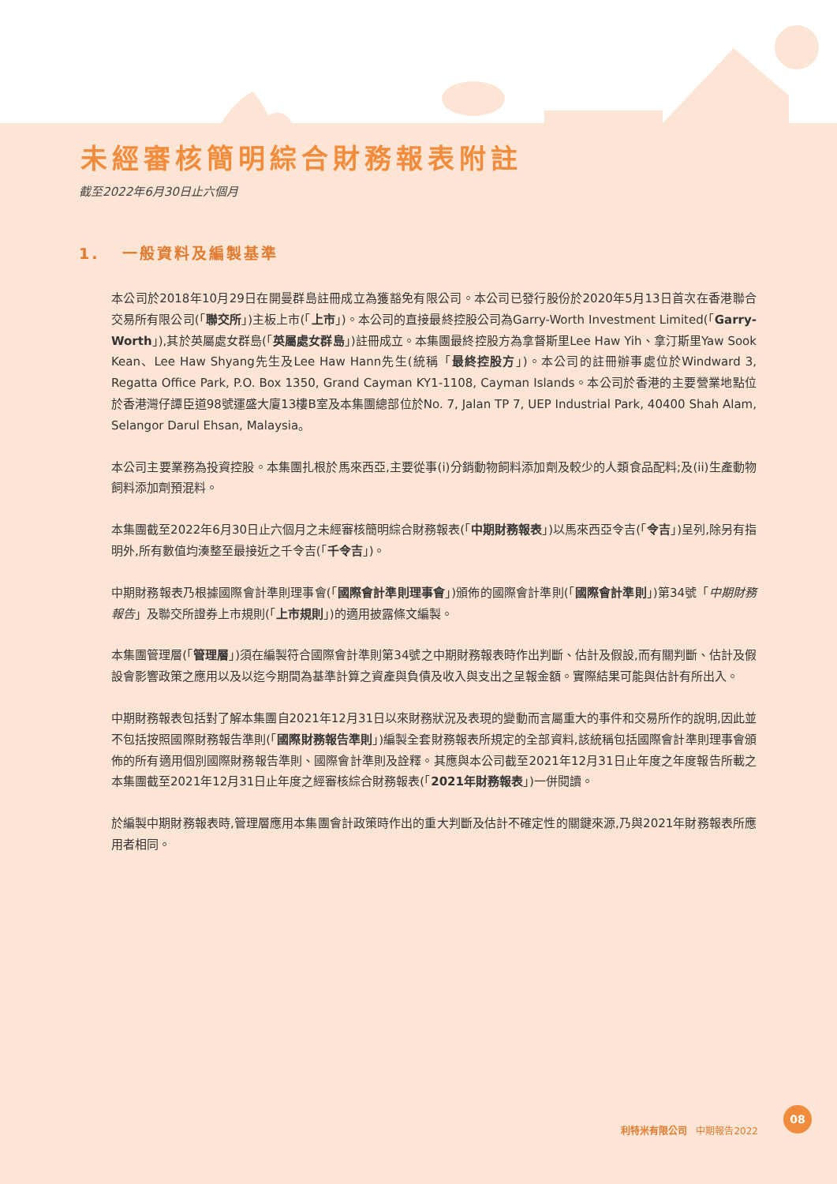未經審核簡明綜合財務報表附註
截至2022年6月30日止六個月
1. 一般資料及編製基準
本公司於2018年10月29日在開曼群島註冊成立為獲豁免有限公司。本公司已發行股份於2020年5月13日首次在香港聯合交易所有限公司(「聯交所」)主板上市(「上市」)。本公司的直接最終控股公司為Garry-Worth Investment Limited(「Garry-Worth」),其於英屬處女群島(「英屬處女群島」)註冊成立。本集團最終控股方為拿督斯里Lee Haw Yih、拿汀斯里Yaw Sook Kean、Lee Haw Shyang先生及Lee Haw Hann先生(統稱「最終控股方」)。本公司的註冊辦事處位於Windward 3, Regatta Office Park, P.O. Box 1350, Grand Cayman KY1-1108, Cayman Islands。本公司於香港的主要營業地點位於香港灣仔譚臣道98號運盛大廈13樓B室及本集團總部位於No. 7, Jalan TP 7, UEP Industrial Park, 40400 Shah Alam, Selangor Darul Ehsan, Malaysia。
本公司主要業務為投資控股。本集團扎根於馬來西亞,主要從事(i)分銷動物飼料添加劑及較少的人類食品配料;及(ii)生產動物飼料添加劑預混料。
本集團截至2022年6月30日止六個月之未經審核簡明綜合財務報表(「中期財務報表」)以馬來西亞令吉(「令吉」)呈列,除另有指明外,所有數值均湊整至最接近之千令吉(「千令吉」)。
中期財務報表乃根據國際會計準則理事會(「國際會計準則理事會」)頒佈的國際會計準則(「國際會計準則」)第34號「中期財務報告」及聯交所證券上市規則(「上市規則」)的適用披露條文編製。
本集團管理層(「管理層」)須在編製符合國際會計準則第34號之中期財務報表時作出判斷、估計及假設,而有關判斷、估計及假設會影響政策之應用以及以迄今期間為基準計算之資產與負債及收入與支出之呈報金額。實際結果可能與估計有所出入。
中期財務報表包括對了解本集團自2021年12月31日以來財務狀況及表現的變動而言屬重大的事件和交易所作的說明,因此並不包括按照國際財務報告準則(「國際財務報告準則」)編製全套財務報表所規定的全部資料,該統稱包括國際會計準則理事會頒佈的所有適用個別國際財務報告準則、國際會計準則及詮釋。其應與本公司截至2021年12月31日止年度之年度報告所載之本集團截至2021年12月31日止年度之經審核綜合財務報表(「2021年財務報表」)一併閱讀。
於編製中期財務報表時,管理層應用本集團會計政策時作出的重大判斷及估計不確定性的關鍵來源,乃與2021年財務報表所應用者相同。
利特米有限公司 中期報告2022 08